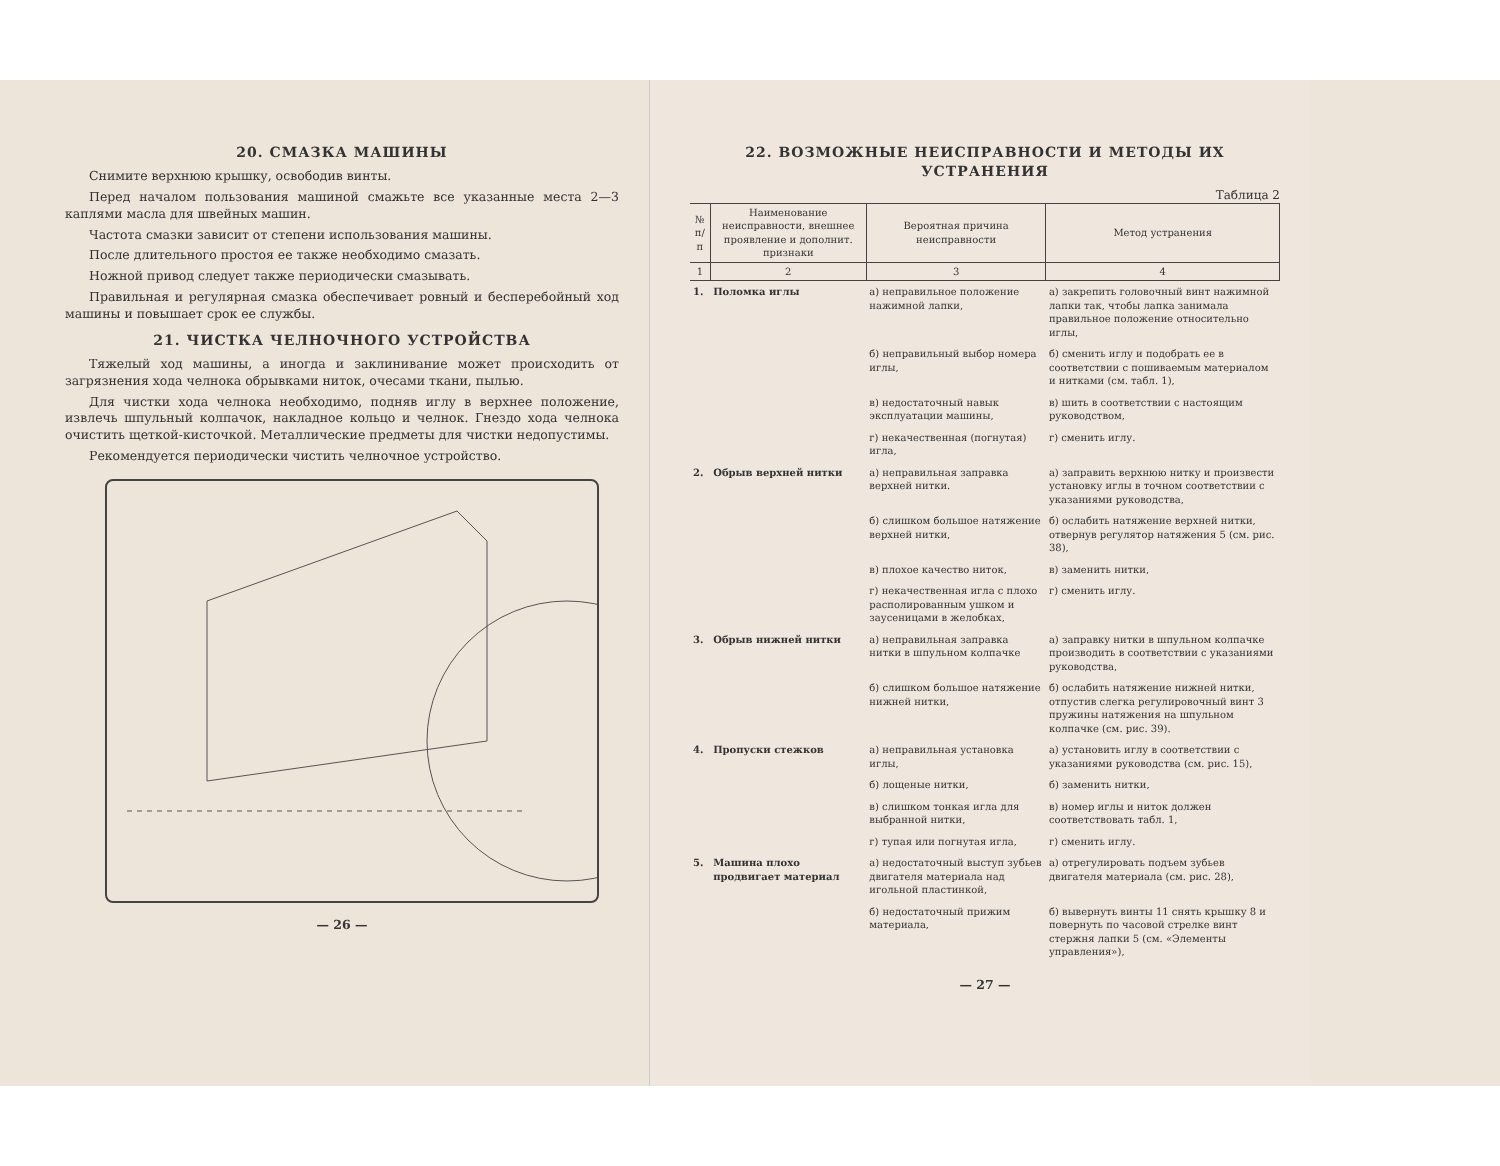20. СМАЗКА МАШИНЫ
Снимите верхнюю крышку, освободив винты.
Перед началом пользования машиной смажьте все указанные места 2—3 каплями масла для швейных машин.
Частота смазки зависит от степени использования машины.
После длительного простоя ее также необходимо смазать.
Ножной привод следует также периодически смазывать.
Правильная и регулярная смазка обеспечивает ровный и бесперебойный ход машины и повышает срок ее службы.
21. ЧИСТКА ЧЕЛНОЧНОГО УСТРОЙСТВА
Тяжелый ход машины, а иногда и заклинивание может происходить от загрязнения хода челнока обрывками ниток, очесами ткани, пылью.
Для чистки хода челнока необходимо, подняв иглу в верхнее положение, извлечь шпульный колпачок, накладное кольцо и челнок. Гнездо хода челнока очистить щеткой-кисточкой. Металлические предметы для чистки недопустимы.
Рекомендуется периодически чистить челночное устройство.
— 26 —
22. ВОЗМОЖНЫЕ НЕИСПРАВНОСТИ И МЕТОДЫ ИХ УСТРАНЕНИЯ
Таблица 2
| № п/п | Наименование неисправности, внешнее проявление и дополнит. признаки | Вероятная причина неисправности | Метод устранения |
| --- | --- | --- | --- |
| 1 | 2 | 3 | 4 |
| 1. | Поломка иглы | а) неправильное положение нажимной лапки, | а) закрепить головочный винт нажимной лапки так, чтобы лапка занимала правильное положение относительно иглы, |
| | | б) неправильный выбор номера иглы, | б) сменить иглу и подобрать ее в соответствии с пошиваемым материалом и нитками (см. табл. 1), |
| | | в) недостаточный навык эксплуатации машины, | в) шить в соответствии с настоящим руководством, |
| | | г) некачественная (погнутая) игла, | г) сменить иглу. |
| 2. | Обрыв верхней нитки | а) неправильная заправка верхней нитки. | а) заправить верхнюю нитку и произвести установку иглы в точном соответствии с указаниями руководства, |
| | | б) слишком большое натяжение верхней нитки, | б) ослабить натяжение верхней нитки, отвернув регулятор натяжения 5 (см. рис. 38), |
| | | в) плохое качество ниток, | в) заменить нитки, |
| | | г) некачественная игла с плохо располированным ушком и заусеницами в желобках, | г) сменить иглу. |
| 3. | Обрыв нижней нитки | а) неправильная заправка нитки в шпульном колпачке | а) заправку нитки в шпульном колпачке производить в соответствии с указаниями руководства, |
| | | б) слишком большое натяжение нижней нитки, | б) ослабить натяжение нижней нитки, отпустив слегка регулировочный винт 3 пружины натяжения на шпульном колпачке (см. рис. 39). |
| 4. | Пропуски стежков | а) неправильная установка иглы, | а) установить иглу в соответствии с указаниями руководства (см. рис. 15), |
| | | б) лощеные нитки, | б) заменить нитки, |
| | | в) слишком тонкая игла для выбранной нитки, | в) номер иглы и ниток должен соответствовать табл. 1, |
| | | г) тупая или погнутая игла, | г) сменить иглу. |
| 5. | Машина плохо продвигает материал | а) недостаточный выступ зубьев двигателя материала над игольной пластинкой, | а) отрегулировать подъем зубьев двигателя материала (см. рис. 28), |
| | | б) недостаточный прижим материала, | б) вывернуть винты 11 снять крышку 8 и повернуть по часовой стрелке винт стержня лапки 5 (см. «Элементы управления»), |
— 27 —